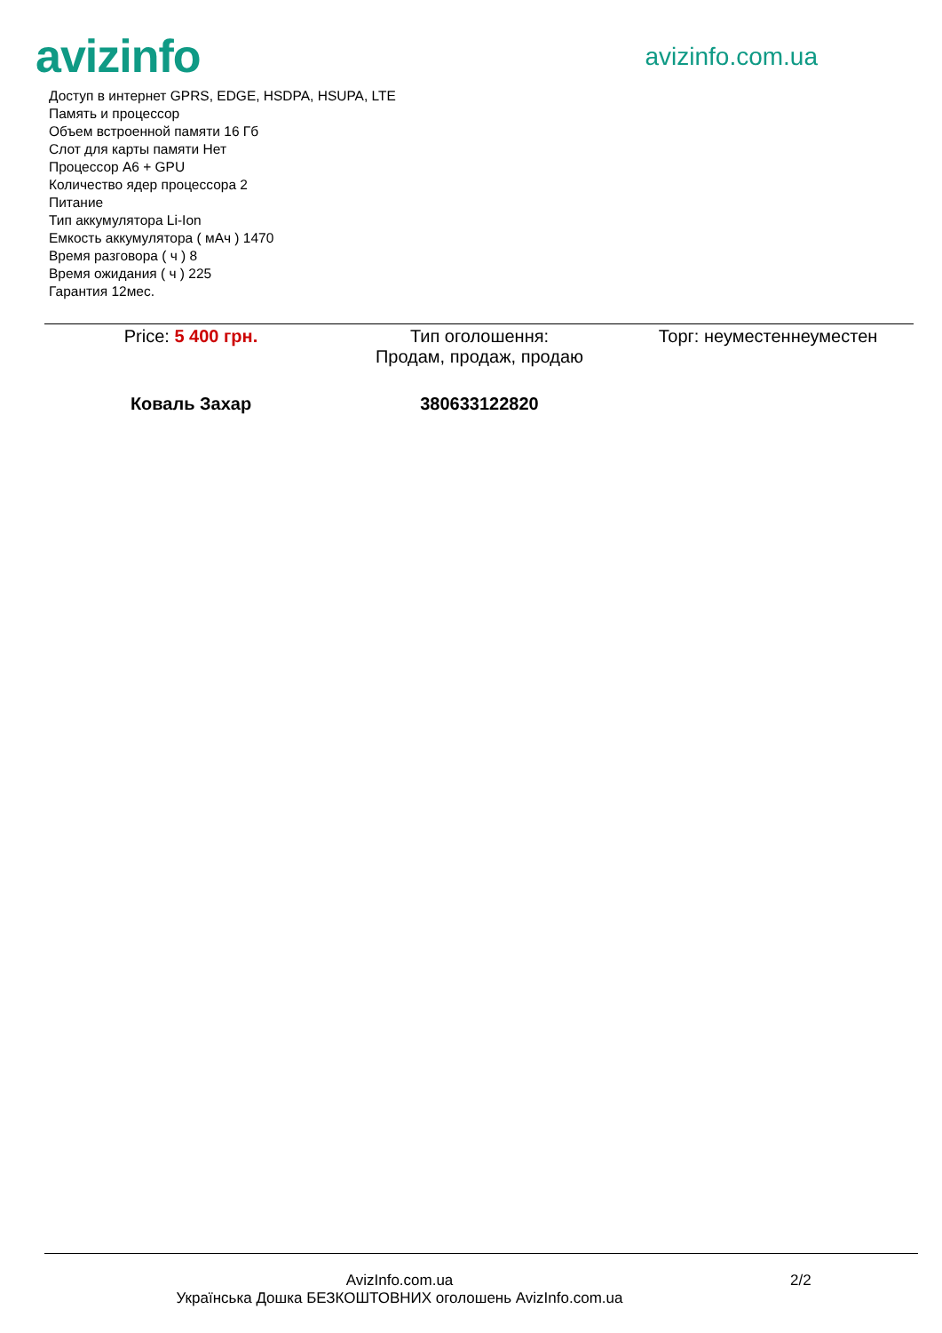avizinfo
avizinfo.com.ua
Доступ в интернет GPRS, EDGE, HSDPA, HSUPA, LTE
Память и процессор
Объем встроенной памяти 16 Гб
Слот для карты памяти Нет
Процессор A6 + GPU
Количество ядер процессора 2
Питание
Тип аккумулятора Li-Ion
Емкость аккумулятора ( мАч ) 1470
Время разговора ( ч ) 8
Время ожидания ( ч ) 225
Гарантия 12мес.
Price: 5 400 грн. Тип оголошення:
Продам, продаж, продаю
Торг: неуместеннеуместен
Коваль Захар 380633122820
AvizInfo.com.ua
Українська Дошка БЕЗКОШТОВНИХ оголошень AvizInfo.com.ua
2/2